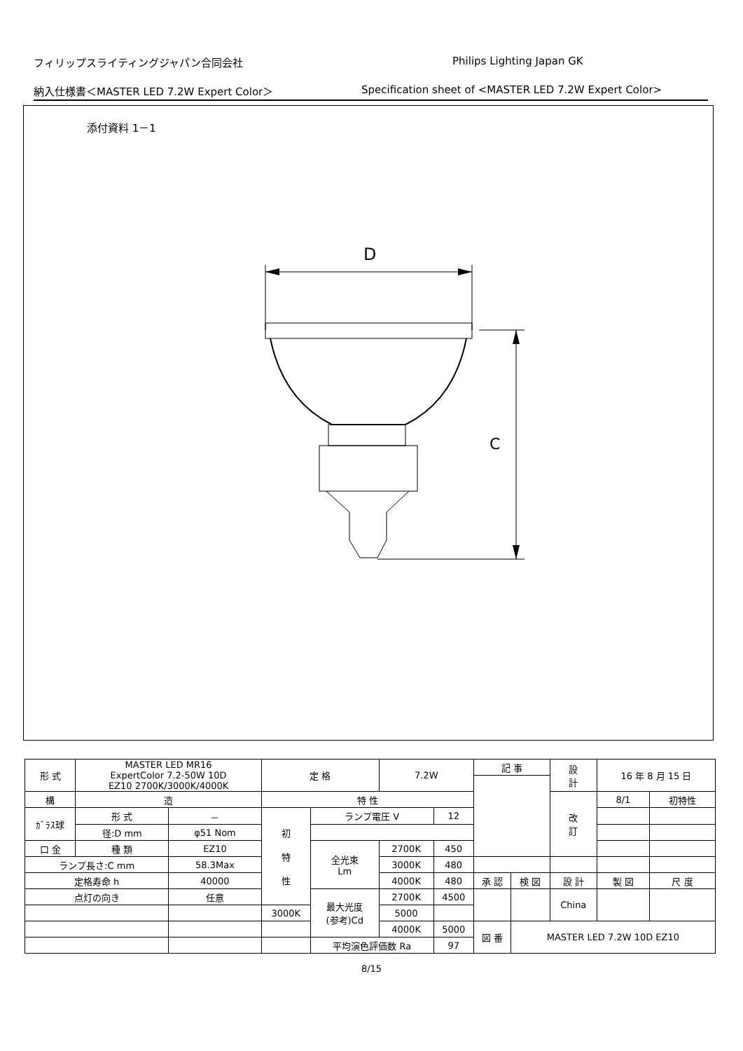フィリップスライティングジャパン合同会社 Philips Lighting Japan GK
納入仕様書＜MASTER LED 7.2W Expert Color＞ Specification sheet of <MASTER LED 7.2W Expert Color>
添付資料 1－1
D
C
| 形 式 | MASTER LED MR16 ExpertColor 7.2-50W 10D EZ10 2700K/3000K/4000K | | 定 格 | | 7.2W | | 記 事 | | | 設 計 | 16 年 8 月 15 日 | | |
| 構 | 造 | | 特 性 | | | | | | | 改 訂 | 8/1 | 初特性 | |
| ｶﾞﾗｽ球 | 形 式 | － | 初 特 性 | ランプ電圧 V | | 12 | | | | | | | |
| | 径:D mm | φ51 Nom | | | | | | | | | | | |
| 口 金 | 種 類 | EZ10 | | 全光束 Lm | 2700K | 450 | | | | | | | |
| ランプ長さ:C mm | | 58.3Max | | | 3000K | 480 | | | | | | | |
| 定格寿命 h | | 40000 | | | 4000K | 480 | 承 認 | 検 図 | 設 計 | | 製 図 | | 尺 度 |
| 点灯の向き | | 任意 | | 最大光度 (参考)Cd | 2700K | 4500 | | | China | | | | |
| | | | 3000K | | 5000 | | | | | | | | |
| | | | | | 4000K | 5000 | 図 番 | MASTER LED 7.2W 10D EZ10 | | | | | |
| | | | | 平均演色評価数 Ra | | 97 | | | | | | | |
8/15